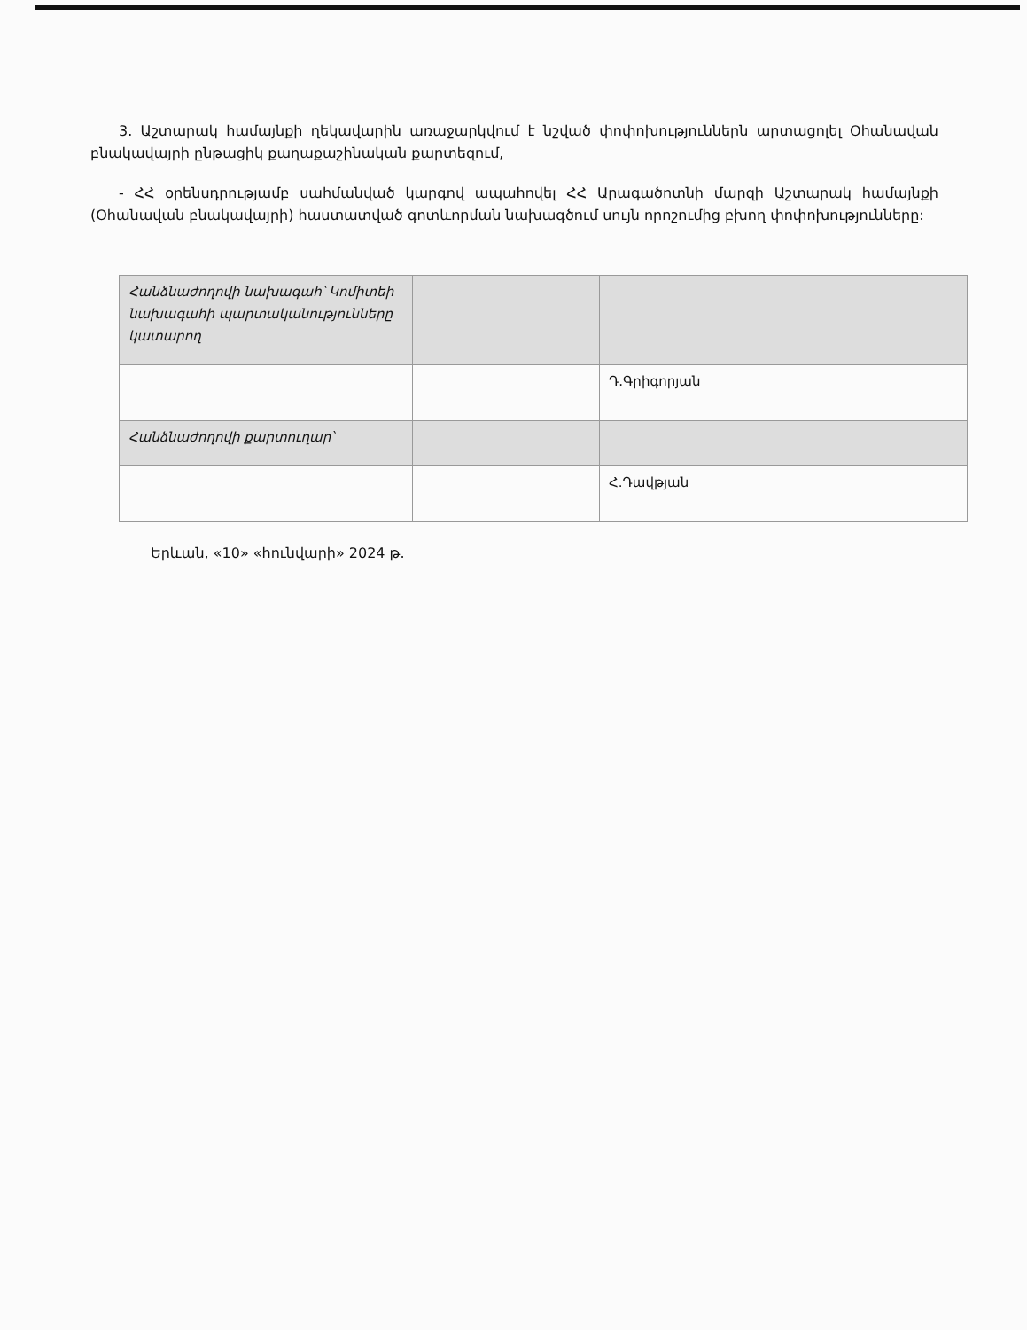3. Աշտարակ համայնքի ղեկավարին առաջարկվում է նշված փոփոխություններն արտացոլել Օհանավան բնակավայրի ընթացիկ քաղաքաշինական քարտեզում,
- ՀՀ օրենսդրությամբ սահմանված կարգով ապահովել ՀՀ Արագածոտնի մարզի Աշտարակ համայնքի (Օհանավան բնակավայրի) հաստատված գոտևորման նախագծում սույն որոշումից բխող փոփոխությունները:
| Հանձնաժողովի նախագահ՝ Կոմիտեի նախագահի պարտականությունները կատարող | | |
| | | Դ.Գրիգորյան |
| Հանձնաժողովի քարտուղար՝ | | |
| | | Հ.Դավթյան |
Երևան, «10» «հունվարի» 2024 թ.